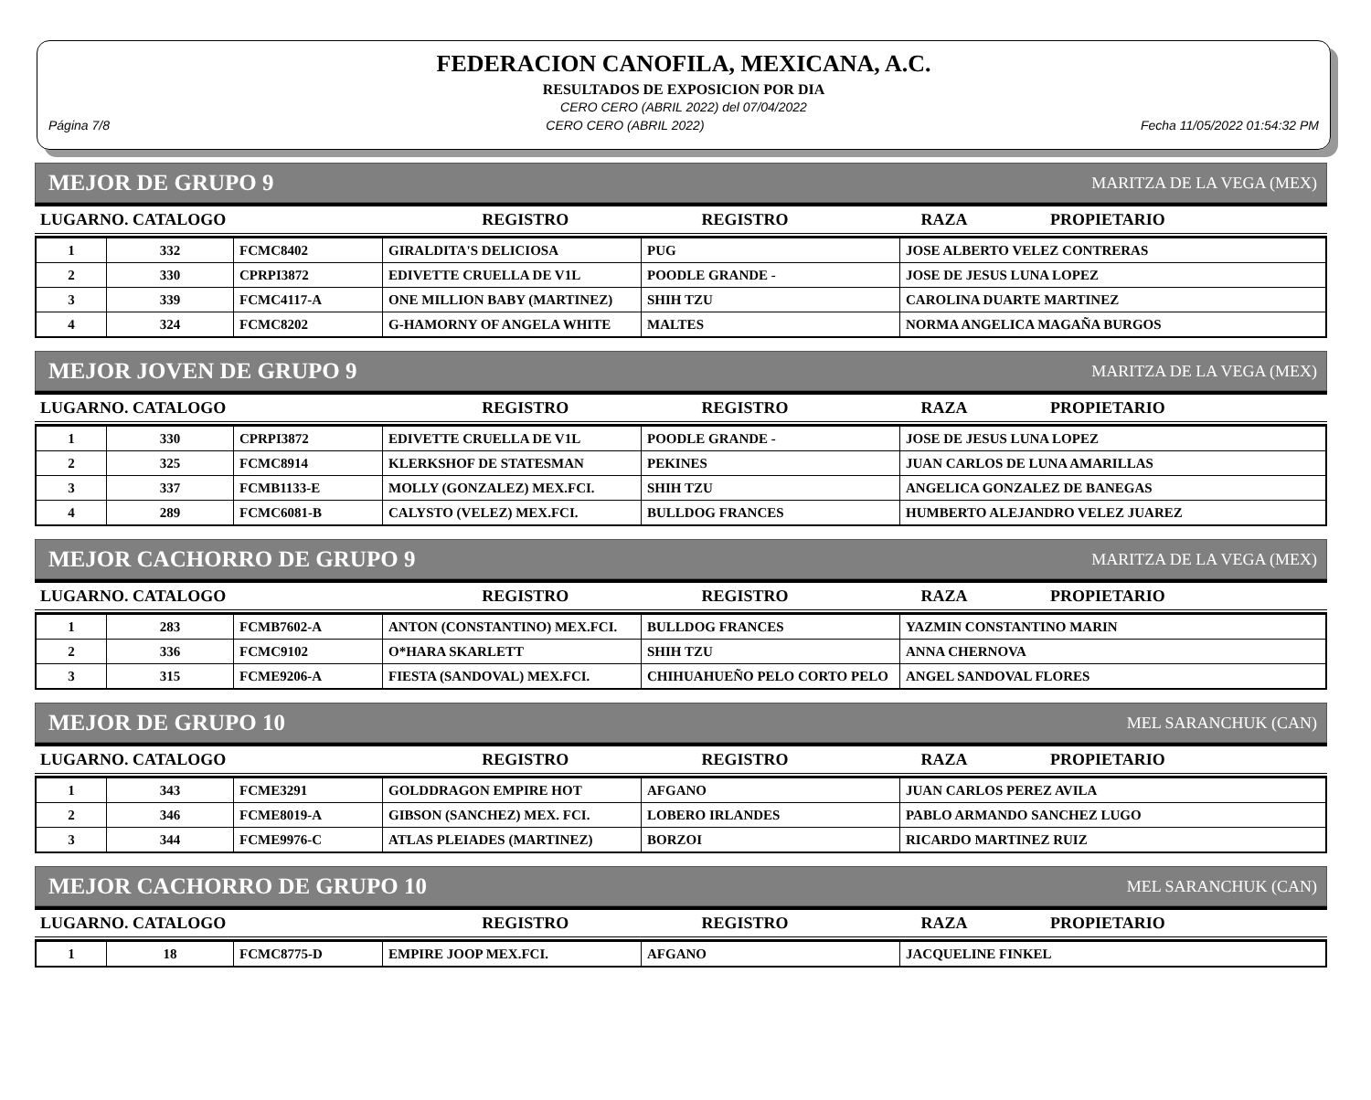FEDERACION CANOFILA, MEXICANA, A.C.
RESULTADOS DE EXPOSICION POR DIA
CERO CERO (ABRIL 2022) del 07/04/2022
Página 7/8 CERO CERO (ABRIL 2022) Fecha 11/05/2022 01:54:32 PM
MEJOR DE GRUPO 9 MARITZA DE LA VEGA (MEX)
| LUGARNO. CATALOGO | REGISTRO | REGISTRO | RAZA | PROPIETARIO |
| --- | --- | --- | --- | --- |
| 1 | 332 | FCMC8402 | GIRALDITA'S DELICIOSA | PUG | JOSE ALBERTO VELEZ CONTRERAS |
| 2 | 330 | CPRPI3872 | EDIVETTE CRUELLA DE V1L | POODLE GRANDE - | JOSE DE JESUS LUNA LOPEZ |
| 3 | 339 | FCMC4117-A | ONE MILLION BABY (MARTINEZ) | SHIH TZU | CAROLINA DUARTE MARTINEZ |
| 4 | 324 | FCMC8202 | G-HAMORNY OF ANGELA WHITE | MALTES | NORMA ANGELICA MAGAÑA BURGOS |
MEJOR JOVEN DE GRUPO 9 MARITZA DE LA VEGA (MEX)
| LUGARNO. CATALOGO | REGISTRO | REGISTRO | RAZA | PROPIETARIO |
| --- | --- | --- | --- | --- |
| 1 | 330 | CPRPI3872 | EDIVETTE CRUELLA DE V1L | POODLE GRANDE - | JOSE DE JESUS LUNA LOPEZ |
| 2 | 325 | FCMC8914 | KLERKSHOF DE STATESMAN | PEKINES | JUAN CARLOS DE LUNA AMARILLAS |
| 3 | 337 | FCMB1133-E | MOLLY (GONZALEZ) MEX.FCI. | SHIH TZU | ANGELICA GONZALEZ DE BANEGAS |
| 4 | 289 | FCMC6081-B | CALYSTO (VELEZ) MEX.FCI. | BULLDOG FRANCES | HUMBERTO ALEJANDRO VELEZ JUAREZ |
MEJOR CACHORRO DE GRUPO 9 MARITZA DE LA VEGA (MEX)
| LUGARNO. CATALOGO | REGISTRO | REGISTRO | RAZA | PROPIETARIO |
| --- | --- | --- | --- | --- |
| 1 | 283 | FCMB7602-A | ANTON (CONSTANTINO) MEX.FCI. | BULLDOG FRANCES | YAZMIN CONSTANTINO MARIN |
| 2 | 336 | FCMC9102 | O*HARA SKARLETT | SHIH TZU | ANNA CHERNOVA |
| 3 | 315 | FCME9206-A | FIESTA (SANDOVAL) MEX.FCI. | CHIHUAHUEÑO PELO CORTO PELO | ANGEL SANDOVAL FLORES |
MEJOR DE GRUPO 10 MEL SARANCHUK (CAN)
| LUGARNO. CATALOGO | REGISTRO | REGISTRO | RAZA | PROPIETARIO |
| --- | --- | --- | --- | --- |
| 1 | 343 | FCME3291 | GOLDDRAGON EMPIRE HOT | AFGANO | JUAN CARLOS PEREZ AVILA |
| 2 | 346 | FCME8019-A | GIBSON (SANCHEZ) MEX. FCI. | LOBERO IRLANDES | PABLO ARMANDO SANCHEZ LUGO |
| 3 | 344 | FCME9976-C | ATLAS PLEIADES (MARTINEZ) | BORZOI | RICARDO MARTINEZ RUIZ |
MEJOR CACHORRO DE GRUPO 10 MEL SARANCHUK (CAN)
| LUGARNO. CATALOGO | REGISTRO | REGISTRO | RAZA | PROPIETARIO |
| --- | --- | --- | --- | --- |
| 1 | 18 | FCMC8775-D | EMPIRE JOOP MEX.FCI. | AFGANO | JACQUELINE FINKEL |